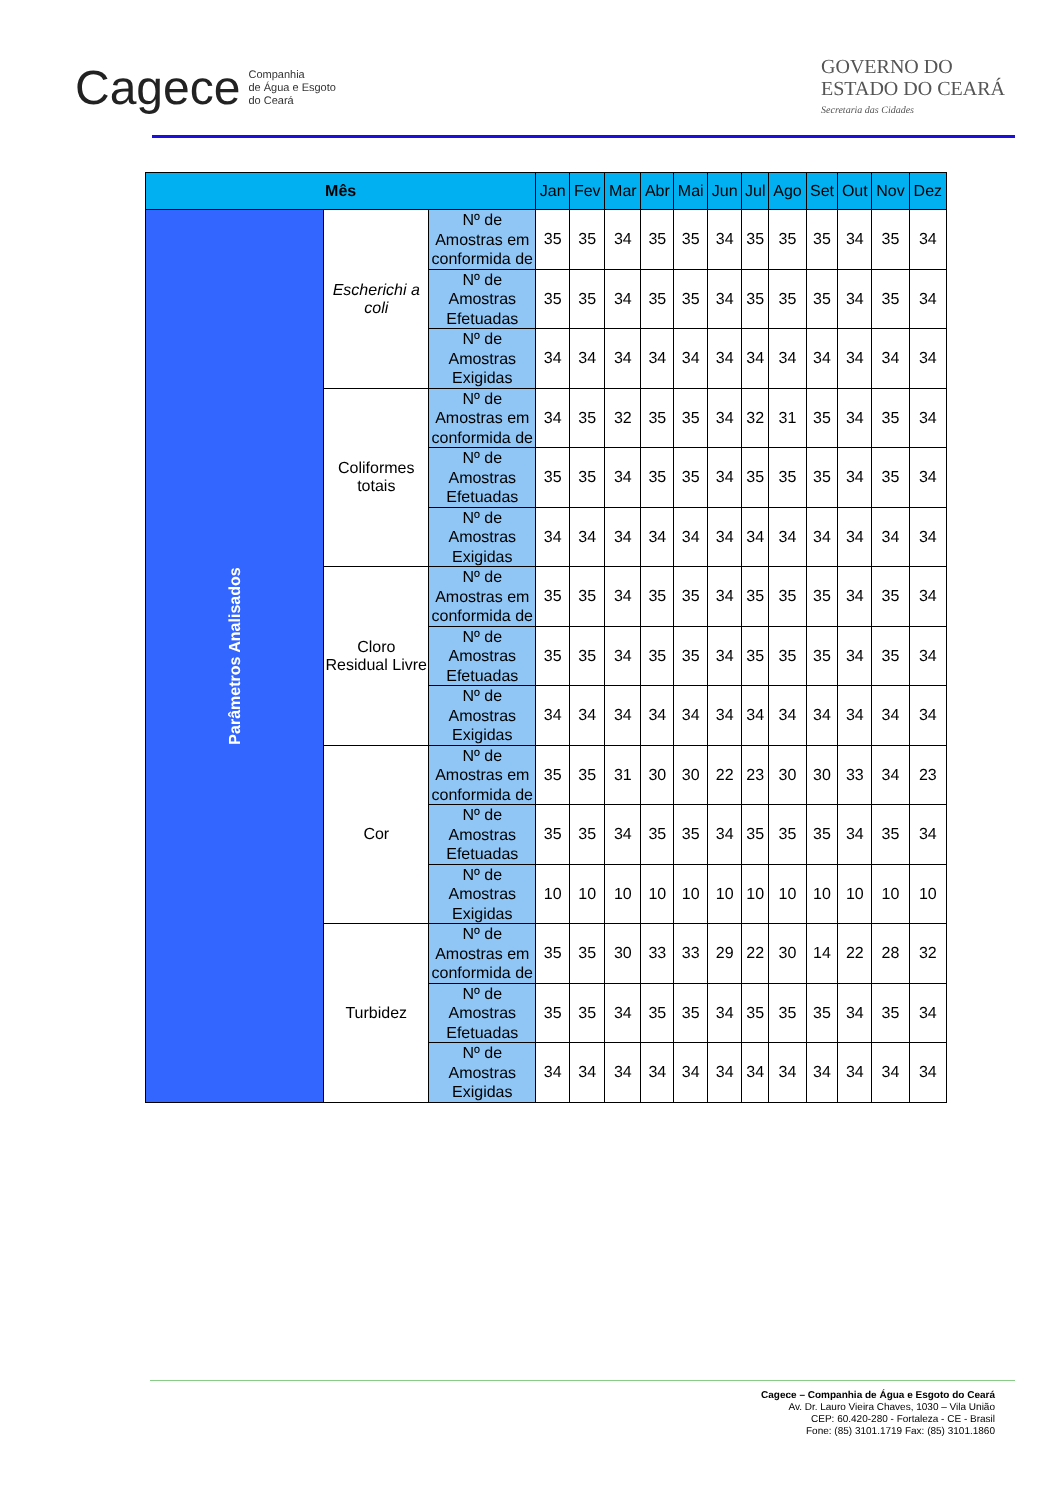Cagece Companhia
de Água e Esgoto
do Ceará
GOVERNO DO
ESTADO DO CEARÁ
Secretaria das Cidades
| Mês | | | Jan | Fev | Mar | Abr | Mai | Jun | Jul | Ago | Set | Out | Nov | Dez |
| --- | --- | --- | --- | --- | --- | --- | --- | --- | --- | --- | --- | --- | --- | --- |
| Parâmetros Analisados | Escherichi a coli | Nº de Amostras em conformida de | 35 | 35 | 34 | 35 | 35 | 34 | 35 | 35 | 35 | 34 | 35 | 34 |
| | | Nº de Amostras Efetuadas | 35 | 35 | 34 | 35 | 35 | 34 | 35 | 35 | 35 | 34 | 35 | 34 |
| | | Nº de Amostras Exigidas | 34 | 34 | 34 | 34 | 34 | 34 | 34 | 34 | 34 | 34 | 34 | 34 |
| | Coliformes totais | Nº de Amostras em conformida de | 34 | 35 | 32 | 35 | 35 | 34 | 32 | 31 | 35 | 34 | 35 | 34 |
| | | Nº de Amostras Efetuadas | 35 | 35 | 34 | 35 | 35 | 34 | 35 | 35 | 35 | 34 | 35 | 34 |
| | | Nº de Amostras Exigidas | 34 | 34 | 34 | 34 | 34 | 34 | 34 | 34 | 34 | 34 | 34 | 34 |
| | Cloro Residual Livre | Nº de Amostras em conformida de | 35 | 35 | 34 | 35 | 35 | 34 | 35 | 35 | 35 | 34 | 35 | 34 |
| | | Nº de Amostras Efetuadas | 35 | 35 | 34 | 35 | 35 | 34 | 35 | 35 | 35 | 34 | 35 | 34 |
| | | Nº de Amostras Exigidas | 34 | 34 | 34 | 34 | 34 | 34 | 34 | 34 | 34 | 34 | 34 | 34 |
| | Cor | Nº de Amostras em conformida de | 35 | 35 | 31 | 30 | 30 | 22 | 23 | 30 | 30 | 33 | 34 | 23 |
| | | Nº de Amostras Efetuadas | 35 | 35 | 34 | 35 | 35 | 34 | 35 | 35 | 35 | 34 | 35 | 34 |
| | | Nº de Amostras Exigidas | 10 | 10 | 10 | 10 | 10 | 10 | 10 | 10 | 10 | 10 | 10 | 10 |
| | Turbidez | Nº de Amostras em conformida de | 35 | 35 | 30 | 33 | 33 | 29 | 22 | 30 | 14 | 22 | 28 | 32 |
| | | Nº de Amostras Efetuadas | 35 | 35 | 34 | 35 | 35 | 34 | 35 | 35 | 35 | 34 | 35 | 34 |
| | | Nº de Amostras Exigidas | 34 | 34 | 34 | 34 | 34 | 34 | 34 | 34 | 34 | 34 | 34 | 34 |
Cagece – Companhia de Água e Esgoto do Ceará
Av. Dr. Lauro Vieira Chaves, 1030 – Vila União
CEP: 60.420-280 - Fortaleza - CE - Brasil
Fone: (85) 3101.1719 Fax: (85) 3101.1860